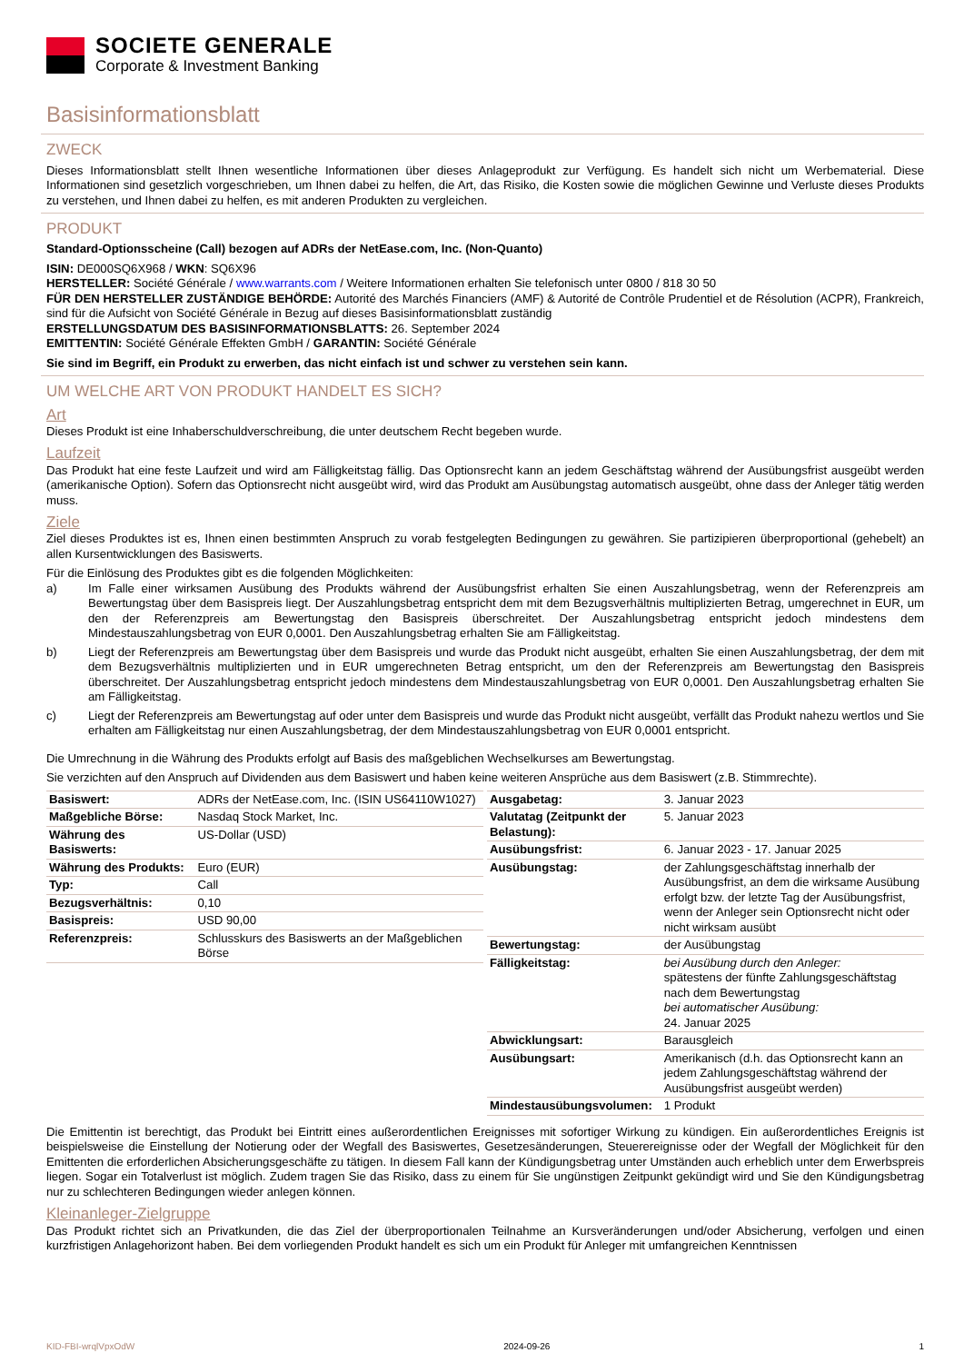SOCIETE GENERALE
Corporate & Investment Banking
Basisinformationsblatt
ZWECK
Dieses Informationsblatt stellt Ihnen wesentliche Informationen über dieses Anlageprodukt zur Verfügung. Es handelt sich nicht um Werbematerial. Diese Informationen sind gesetzlich vorgeschrieben, um Ihnen dabei zu helfen, die Art, das Risiko, die Kosten sowie die möglichen Gewinne und Verluste dieses Produkts zu verstehen, und Ihnen dabei zu helfen, es mit anderen Produkten zu vergleichen.
PRODUKT
Standard-Optionsscheine (Call) bezogen auf ADRs der NetEase.com, Inc. (Non-Quanto)
ISIN: DE000SQ6X968 / WKN: SQ6X96
HERSTELLER: Société Générale / www.warrants.com / Weitere Informationen erhalten Sie telefonisch unter 0800 / 818 30 50
FÜR DEN HERSTELLER ZUSTÄNDIGE BEHÖRDE: Autorité des Marchés Financiers (AMF) & Autorité de Contrôle Prudentiel et de Résolution (ACPR), Frankreich, sind für die Aufsicht von Société Générale in Bezug auf dieses Basisinformationsblatt zuständig
ERSTELLUNGSDATUM DES BASISINFORMATIONSBLATTS: 26. September 2024
EMITTENTIN: Société Générale Effekten GmbH / GARANTIN: Société Générale
Sie sind im Begriff, ein Produkt zu erwerben, das nicht einfach ist und schwer zu verstehen sein kann.
UM WELCHE ART VON PRODUKT HANDELT ES SICH?
Art
Dieses Produkt ist eine Inhaberschuldverschreibung, die unter deutschem Recht begeben wurde.
Laufzeit
Das Produkt hat eine feste Laufzeit und wird am Fälligkeitstag fällig. Das Optionsrecht kann an jedem Geschäftstag während der Ausübungsfrist ausgeübt werden (amerikanische Option). Sofern das Optionsrecht nicht ausgeübt wird, wird das Produkt am Ausübungstag automatisch ausgeübt, ohne dass der Anleger tätig werden muss.
Ziele
Ziel dieses Produktes ist es, Ihnen einen bestimmten Anspruch zu vorab festgelegten Bedingungen zu gewähren. Sie partizipieren überproportional (gehebelt) an allen Kursentwicklungen des Basiswerts.
Für die Einlösung des Produktes gibt es die folgenden Möglichkeiten:
a) Im Falle einer wirksamen Ausübung des Produkts während der Ausübungsfrist erhalten Sie einen Auszahlungsbetrag, wenn der Referenzpreis am Bewertungstag über dem Basispreis liegt. Der Auszahlungsbetrag entspricht dem mit dem Bezugsverhältnis multiplizierten Betrag, umgerechnet in EUR, um den der Referenzpreis am Bewertungstag den Basispreis überschreitet. Der Auszahlungsbetrag entspricht jedoch mindestens dem Mindestauszahlungsbetrag von EUR 0,0001. Den Auszahlungsbetrag erhalten Sie am Fälligkeitstag.
b) Liegt der Referenzpreis am Bewertungstag über dem Basispreis und wurde das Produkt nicht ausgeübt, erhalten Sie einen Auszahlungsbetrag, der dem mit dem Bezugsverhältnis multiplizierten und in EUR umgerechneten Betrag entspricht, um den der Referenzpreis am Bewertungstag den Basispreis überschreitet. Der Auszahlungsbetrag entspricht jedoch mindestens dem Mindestauszahlungsbetrag von EUR 0,0001. Den Auszahlungsbetrag erhalten Sie am Fälligkeitstag.
c) Liegt der Referenzpreis am Bewertungstag auf oder unter dem Basispreis und wurde das Produkt nicht ausgeübt, verfällt das Produkt nahezu wertlos und Sie erhalten am Fälligkeitstag nur einen Auszahlungsbetrag, der dem Mindestauszahlungsbetrag von EUR 0,0001 entspricht.
Die Umrechnung in die Währung des Produkts erfolgt auf Basis des maßgeblichen Wechselkurses am Bewertungstag.
Sie verzichten auf den Anspruch auf Dividenden aus dem Basiswert und haben keine weiteren Ansprüche aus dem Basiswert (z.B. Stimmrechte).
| Basiswert: | ADRs der NetEase.com, Inc. (ISIN US64110W1027) |
| Maßgebliche Börse: | Nasdaq Stock Market, Inc. |
| Währung des Basiswerts: | US-Dollar (USD) |
| Währung des Produkts: | Euro (EUR) |
| Typ: | Call |
| Bezugsverhältnis: | 0,10 |
| Basispreis: | USD 90,00 |
| Referenzpreis: | Schlusskurs des Basiswerts an der Maßgeblichen Börse |
| Ausgabetag: | 3. Januar 2023 |
| Valutatag (Zeitpunkt der Belastung): | 5. Januar 2023 |
| Ausübungsfrist: | 6. Januar 2023 - 17. Januar 2025 |
| Ausübungstag: | der Zahlungsgeschäftstag innerhalb der Ausübungsfrist, an dem die wirksame Ausübung erfolgt bzw. der letzte Tag der Ausübungsfrist, wenn der Anleger sein Optionsrecht nicht oder nicht wirksam ausübt |
| Bewertungstag: | der Ausübungstag |
| Fälligkeitstag: | bei Ausübung durch den Anleger: spätestens der fünfte Zahlungsgeschäftstag nach dem Bewertungstag bei automatischer Ausübung: 24. Januar 2025 |
| Abwicklungsart: | Barausgleich |
| Ausübungsart: | Amerikanisch (d.h. das Optionsrecht kann an jedem Zahlungsgeschäftstag während der Ausübungsfrist ausgeübt werden) |
| Mindestausübungsvolumen: | 1 Produkt |
Die Emittentin ist berechtigt, das Produkt bei Eintritt eines außerordentlichen Ereignisses mit sofortiger Wirkung zu kündigen. Ein außerordentliches Ereignis ist beispielsweise die Einstellung der Notierung oder der Wegfall des Basiswertes, Gesetzesänderungen, Steuerereignisse oder der Wegfall der Möglichkeit für den Emittenten die erforderlichen Absicherungsgeschäfte zu tätigen. In diesem Fall kann der Kündigungsbetrag unter Umständen auch erheblich unter dem Erwerbspreis liegen. Sogar ein Totalverlust ist möglich. Zudem tragen Sie das Risiko, dass zu einem für Sie ungünstigen Zeitpunkt gekündigt wird und Sie den Kündigungsbetrag nur zu schlechteren Bedingungen wieder anlegen können.
Kleinanleger-Zielgruppe
Das Produkt richtet sich an Privatkunden, die das Ziel der überproportionalen Teilnahme an Kursveränderungen und/oder Absicherung, verfolgen und einen kurzfristigen Anlagehorizont haben. Bei dem vorliegenden Produkt handelt es sich um ein Produkt für Anleger mit umfangreichen Kenntnissen
KID-FBI-wrqlVpxOdW 2024-09-26 1